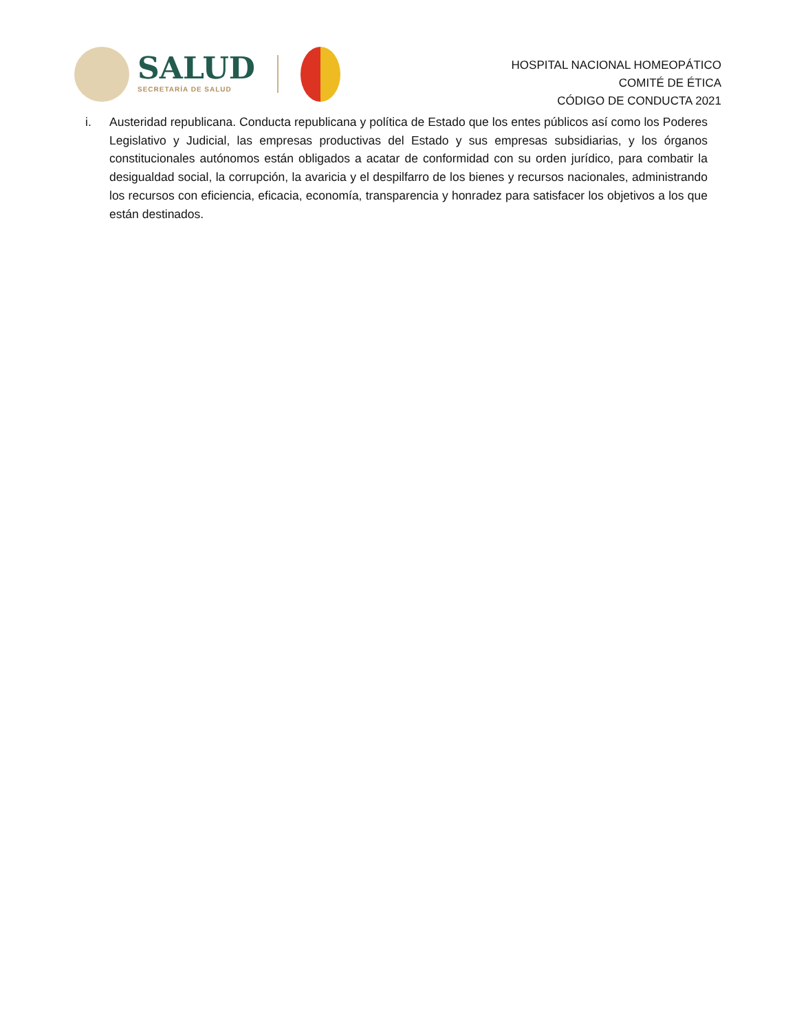SALUD
SECRETARÍA DE SALUD
HOSPITAL NACIONAL HOMEOPÁTICO
COMITÉ DE ÉTICA
CÓDIGO DE CONDUCTA 2021
i. Austeridad republicana. Conducta republicana y política de Estado que los entes públicos así como los Poderes Legislativo y Judicial, las empresas productivas del Estado y sus empresas subsidiarias, y los órganos constitucionales autónomos están obligados a acatar de conformidad con su orden jurídico, para combatir la desigualdad social, la corrupción, la avaricia y el despilfarro de los bienes y recursos nacionales, administrando los recursos con eficiencia, eficacia, economía, transparencia y honradez para satisfacer los objetivos a los que están destinados.